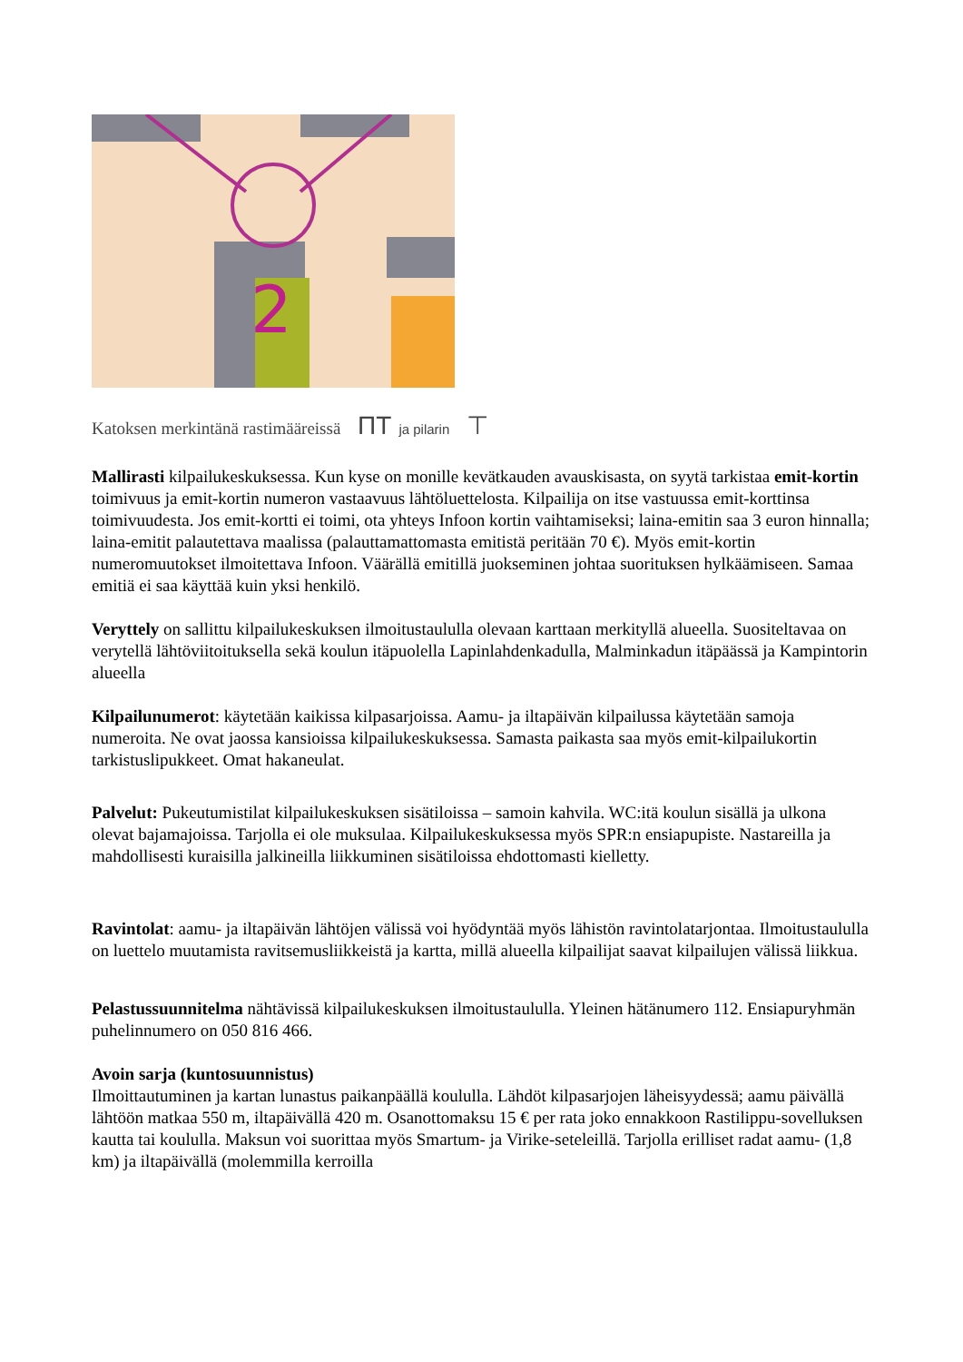2
Katoksen merkintänä rastimääreissä ΠT ja pilarin ⊤
Mallirasti kilpailukeskuksessa. Kun kyse on monille kevätkauden avauskisasta, on syytä tarkistaa emit-kortin toimivuus ja emit-kortin numeron vastaavuus lähtöluettelosta. Kilpailija on itse vastuussa emit-korttinsa toimivuudesta. Jos emit-kortti ei toimi, ota yhteys Infoon kortin vaihtamiseksi; laina-emitin saa 3 euron hinnalla; laina-emitit palautettava maalissa (palauttamattomasta emitistä peritään 70 €). Myös emit-kortin numeromuutokset ilmoitettava Infoon. Väärällä emitillä juokseminen johtaa suorituksen hylkäämiseen. Samaa emitiä ei saa käyttää kuin yksi henkilö.
Veryttely on sallittu kilpailukeskuksen ilmoitustaululla olevaan karttaan merkityllä alueella. Suositeltavaa on verytellä lähtöviitoituksella sekä koulun itäpuolella Lapinlahdenkadulla, Malminkadun itäpäässä ja Kampintorin alueella
Kilpailunumerot: käytetään kaikissa kilpasarjoissa. Aamu- ja iltapäivän kilpailussa käytetään samoja numeroita. Ne ovat jaossa kansioissa kilpailukeskuksessa. Samasta paikasta saa myös emit-kilpailukortin tarkistuslipukkeet. Omat hakaneulat.
Palvelut: Pukeutumistilat kilpailukeskuksen sisätiloissa – samoin kahvila. WC:itä koulun sisällä ja ulkona olevat bajamajoissa. Tarjolla ei ole muksulaa. Kilpailukeskuksessa myös SPR:n ensiapupiste. Nastareilla ja mahdollisesti kuraisilla jalkineilla liikkuminen sisätiloissa ehdottomasti kielletty.
Ravintolat: aamu- ja iltapäivän lähtöjen välissä voi hyödyntää myös lähistön ravintolatarjontaa. Ilmoitustaululla on luettelo muutamista ravitsemusliikkeistä ja kartta, millä alueella kilpailijat saavat kilpailujen välissä liikkua.
Pelastussuunnitelma nähtävissä kilpailukeskuksen ilmoitustaululla. Yleinen hätänumero 112. Ensiapuryhmän puhelinnumero on 050 816 466.
Avoin sarja (kuntosuunnistus)
Ilmoittautuminen ja kartan lunastus paikanpäällä koululla. Lähdöt kilpasarjojen läheisyydessä; aamu päivällä lähtöön matkaa 550 m, iltapäivällä 420 m. Osanottomaksu 15 € per rata joko ennakkoon Rastilippu-sovelluksen kautta tai koululla. Maksun voi suorittaa myös Smartum- ja Virike-seteleillä. Tarjolla erilliset radat aamu- (1,8 km) ja iltapäivällä (molemmilla kerroilla